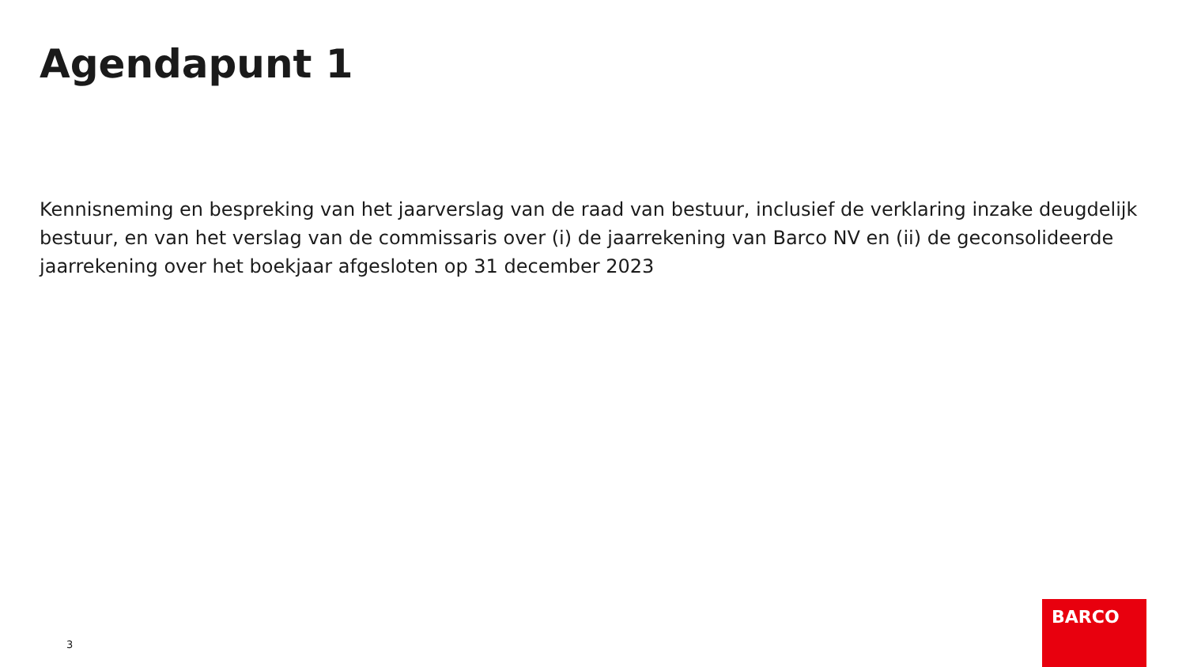Agendapunt 1
Kennisneming en bespreking van het jaarverslag van de raad van bestuur, inclusief de verklaring inzake deugdelijk bestuur, en van het verslag van de commissaris over (i) de jaarrekening van Barco NV en (ii) de geconsolideerde jaarrekening over het boekjaar afgesloten op 31 december 2023
3
BARCO